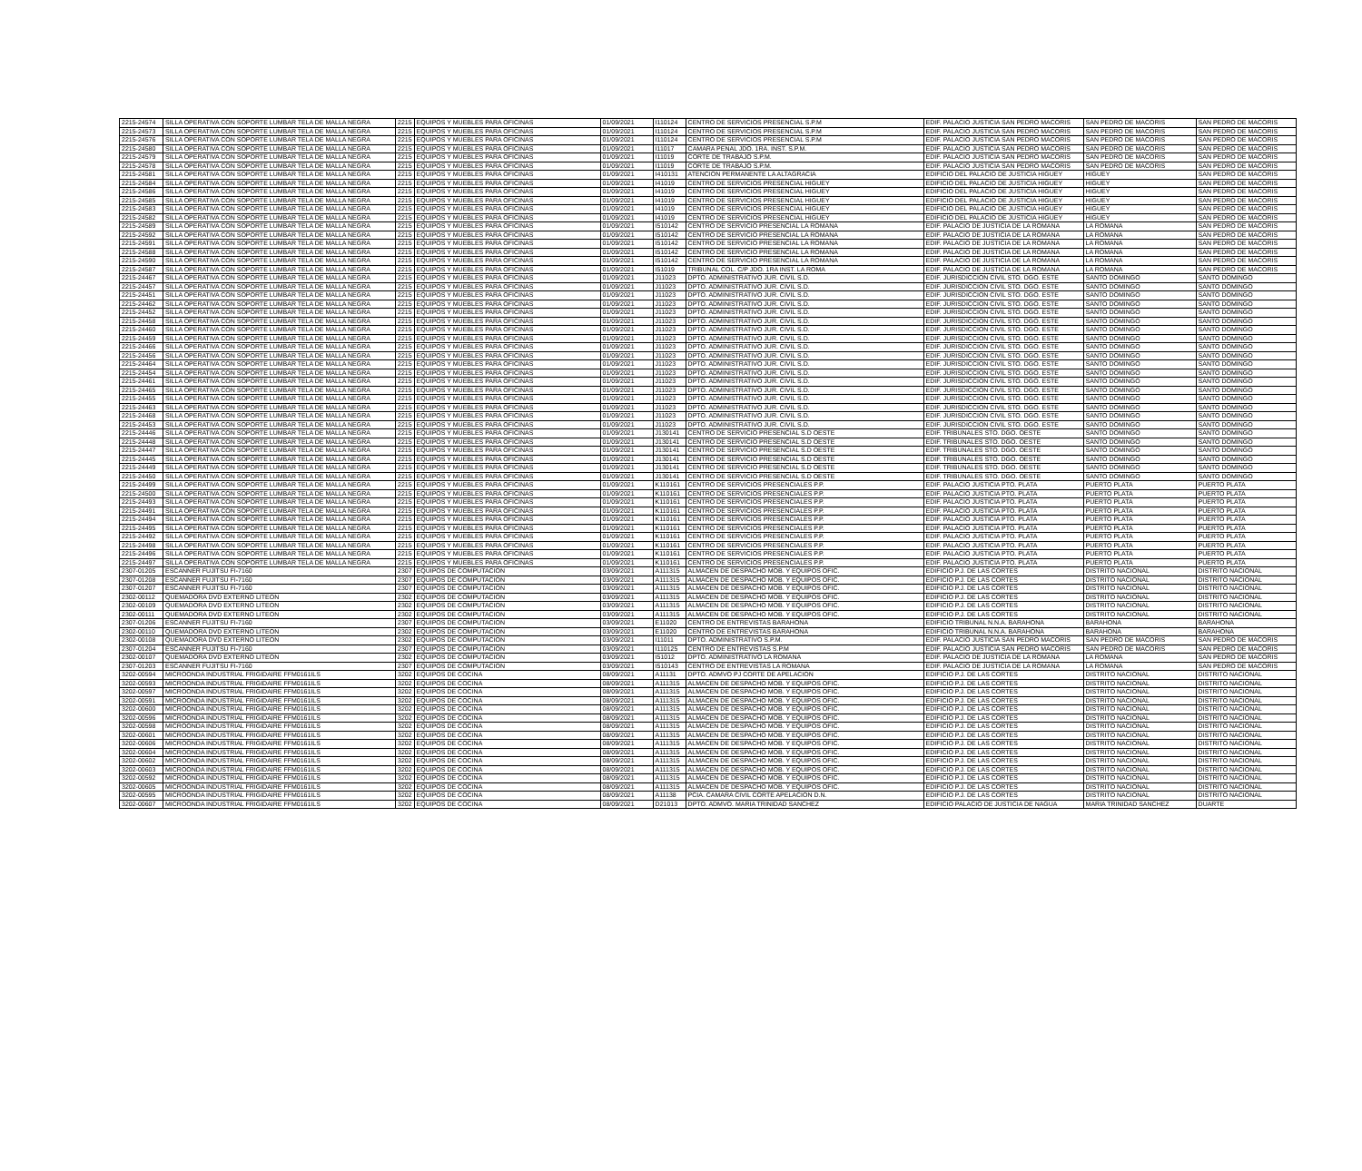| 2215-24574 | SILLA OPERATIVA CON SOPORTE LUMBAR TELA DE MALLA NEGRA | 2215 | EQUIPOS Y MUEBLES PARA OFICINAS | 01/09/2021 | I110124 | CENTRO DE SERVICIOS PRESENCIAL S.P.M | EDIF. PALACIO JUSTICIA SAN PEDRO MACORIS | SAN PEDRO DE MACORIS | SAN PEDRO DE MACORIS |
| 2215-24573 | SILLA OPERATIVA CON SOPORTE LUMBAR TELA DE MALLA NEGRA | 2215 | EQUIPOS Y MUEBLES PARA OFICINAS | 01/09/2021 | I110124 | CENTRO DE SERVICIOS PRESENCIAL S.P.M | EDIF. PALACIO JUSTICIA SAN PEDRO MACORIS | SAN PEDRO DE MACORIS | SAN PEDRO DE MACORIS |
| 2215-24576 | SILLA OPERATIVA CON SOPORTE LUMBAR TELA DE MALLA NEGRA | 2215 | EQUIPOS Y MUEBLES PARA OFICINAS | 01/09/2021 | I110124 | CENTRO DE SERVICIOS PRESENCIAL S.P.M | EDIF. PALACIO JUSTICIA SAN PEDRO MACORIS | SAN PEDRO DE MACORIS | SAN PEDRO DE MACORIS |
| 2215-24580 | SILLA OPERATIVA CON SOPORTE LUMBAR TELA DE MALLA NEGRA | 2215 | EQUIPOS Y MUEBLES PARA OFICINAS | 01/09/2021 | I11017 | CAMARA PENAL JDO. 1RA. INST. S.P.M. | EDIF. PALACIO JUSTICIA SAN PEDRO MACORIS | SAN PEDRO DE MACORIS | SAN PEDRO DE MACORIS |
| 2215-24579 | SILLA OPERATIVA CON SOPORTE LUMBAR TELA DE MALLA NEGRA | 2215 | EQUIPOS Y MUEBLES PARA OFICINAS | 01/09/2021 | I11019 | CORTE DE TRABAJO S.P.M. | EDIF. PALACIO JUSTICIA SAN PEDRO MACORIS | SAN PEDRO DE MACORIS | SAN PEDRO DE MACORIS |
| 2215-24578 | SILLA OPERATIVA CON SOPORTE LUMBAR TELA DE MALLA NEGRA | 2215 | EQUIPOS Y MUEBLES PARA OFICINAS | 01/09/2021 | I11019 | CORTE DE TRABAJO S.P.M. | EDIF. PALACIO JUSTICIA SAN PEDRO MACORIS | SAN PEDRO DE MACORIS | SAN PEDRO DE MACORIS |
| 2215-24581 | SILLA OPERATIVA CON SOPORTE LUMBAR TELA DE MALLA NEGRA | 2215 | EQUIPOS Y MUEBLES PARA OFICINAS | 01/09/2021 | I410131 | ATENCION PERMANENTE LA ALTAGRACIA | EDIFICIO DEL PALACIO DE JUSTICIA HIGUEY | HIGUEY | SAN PEDRO DE MACORIS |
| 2215-24584 | SILLA OPERATIVA CON SOPORTE LUMBAR TELA DE MALLA NEGRA | 2215 | EQUIPOS Y MUEBLES PARA OFICINAS | 01/09/2021 | I41019 | CENTRO DE SERVICIOS PRESENCIAL HIGUEY | EDIFICIO DEL PALACIO DE JUSTICIA HIGUEY | HIGUEY | SAN PEDRO DE MACORIS |
| 2215-24586 | SILLA OPERATIVA CON SOPORTE LUMBAR TELA DE MALLA NEGRA | 2215 | EQUIPOS Y MUEBLES PARA OFICINAS | 01/09/2021 | I41019 | CENTRO DE SERVICIOS PRESENCIAL HIGUEY | EDIFICIO DEL PALACIO DE JUSTICIA HIGUEY | HIGUEY | SAN PEDRO DE MACORIS |
| 2215-24585 | SILLA OPERATIVA CON SOPORTE LUMBAR TELA DE MALLA NEGRA | 2215 | EQUIPOS Y MUEBLES PARA OFICINAS | 01/09/2021 | I41019 | CENTRO DE SERVICIOS PRESENCIAL HIGUEY | EDIFICIO DEL PALACIO DE JUSTICIA HIGUEY | HIGUEY | SAN PEDRO DE MACORIS |
| 2215-24583 | SILLA OPERATIVA CON SOPORTE LUMBAR TELA DE MALLA NEGRA | 2215 | EQUIPOS Y MUEBLES PARA OFICINAS | 01/09/2021 | I41019 | CENTRO DE SERVICIOS PRESENCIAL HIGUEY | EDIFICIO DEL PALACIO DE JUSTICIA HIGUEY | HIGUEY | SAN PEDRO DE MACORIS |
| 2215-24582 | SILLA OPERATIVA CON SOPORTE LUMBAR TELA DE MALLA NEGRA | 2215 | EQUIPOS Y MUEBLES PARA OFICINAS | 01/09/2021 | I41019 | CENTRO DE SERVICIOS PRESENCIAL HIGUEY | EDIFICIO DEL PALACIO DE JUSTICIA HIGUEY | HIGUEY | SAN PEDRO DE MACORIS |
| 2215-24589 | SILLA OPERATIVA CON SOPORTE LUMBAR TELA DE MALLA NEGRA | 2215 | EQUIPOS Y MUEBLES PARA OFICINAS | 01/09/2021 | I510142 | CENTRO DE SERVICIO PRESENCIAL LA ROMANA | EDIF. PALACIO DE JUSTICIA DE LA ROMANA | LA ROMANA | SAN PEDRO DE MACORIS |
| 2215-24592 | SILLA OPERATIVA CON SOPORTE LUMBAR TELA DE MALLA NEGRA | 2215 | EQUIPOS Y MUEBLES PARA OFICINAS | 01/09/2021 | I510142 | CENTRO DE SERVICIO PRESENCIAL LA ROMANA | EDIF. PALACIO DE JUSTICIA DE LA ROMANA | LA ROMANA | SAN PEDRO DE MACORIS |
| 2215-24591 | SILLA OPERATIVA CON SOPORTE LUMBAR TELA DE MALLA NEGRA | 2215 | EQUIPOS Y MUEBLES PARA OFICINAS | 01/09/2021 | I510142 | CENTRO DE SERVICIO PRESENCIAL LA ROMANA | EDIF. PALACIO DE JUSTICIA DE LA ROMANA | LA ROMANA | SAN PEDRO DE MACORIS |
| 2215-24588 | SILLA OPERATIVA CON SOPORTE LUMBAR TELA DE MALLA NEGRA | 2215 | EQUIPOS Y MUEBLES PARA OFICINAS | 01/09/2021 | I510142 | CENTRO DE SERVICIO PRESENCIAL LA ROMANA | EDIF. PALACIO DE JUSTICIA DE LA ROMANA | LA ROMANA | SAN PEDRO DE MACORIS |
| 2215-24590 | SILLA OPERATIVA CON SOPORTE LUMBAR TELA DE MALLA NEGRA | 2215 | EQUIPOS Y MUEBLES PARA OFICINAS | 01/09/2021 | I510142 | CENTRO DE SERVICIO PRESENCIAL LA ROMANA | EDIF. PALACIO DE JUSTICIA DE LA ROMANA | LA ROMANA | SAN PEDRO DE MACORIS |
| 2215-24587 | SILLA OPERATIVA CON SOPORTE LUMBAR TELA DE MALLA NEGRA | 2215 | EQUIPOS Y MUEBLES PARA OFICINAS | 01/09/2021 | I51019 | TRIBUNAL COL. C/P JDO. 1RA INST. LA ROMA | EDIF. PALACIO DE JUSTICIA DE LA ROMANA | LA ROMANA | SAN PEDRO DE MACORIS |
| 2215-24467 | SILLA OPERATIVA CON SOPORTE LUMBAR TELA DE MALLA NEGRA | 2215 | EQUIPOS Y MUEBLES PARA OFICINAS | 01/09/2021 | J11023 | DPTO. ADMINISTRATIVO JUR. CIVIL S.D. | EDIF. JURISDICCION CIVIL STO. DGO. ESTE | SANTO DOMINGO | SANTO DOMINGO |
| 2215-24457 | SILLA OPERATIVA CON SOPORTE LUMBAR TELA DE MALLA NEGRA | 2215 | EQUIPOS Y MUEBLES PARA OFICINAS | 01/09/2021 | J11023 | DPTO. ADMINISTRATIVO JUR. CIVIL S.D. | EDIF. JURISDICCION CIVIL STO. DGO. ESTE | SANTO DOMINGO | SANTO DOMINGO |
| 2215-24451 | SILLA OPERATIVA CON SOPORTE LUMBAR TELA DE MALLA NEGRA | 2215 | EQUIPOS Y MUEBLES PARA OFICINAS | 01/09/2021 | J11023 | DPTO. ADMINISTRATIVO JUR. CIVIL S.D. | EDIF. JURISDICCION CIVIL STO. DGO. ESTE | SANTO DOMINGO | SANTO DOMINGO |
| 2215-24462 | SILLA OPERATIVA CON SOPORTE LUMBAR TELA DE MALLA NEGRA | 2215 | EQUIPOS Y MUEBLES PARA OFICINAS | 01/09/2021 | J11023 | DPTO. ADMINISTRATIVO JUR. CIVIL S.D. | EDIF. JURISDICCION CIVIL STO. DGO. ESTE | SANTO DOMINGO | SANTO DOMINGO |
| 2215-24452 | SILLA OPERATIVA CON SOPORTE LUMBAR TELA DE MALLA NEGRA | 2215 | EQUIPOS Y MUEBLES PARA OFICINAS | 01/09/2021 | J11023 | DPTO. ADMINISTRATIVO JUR. CIVIL S.D. | EDIF. JURISDICCION CIVIL STO. DGO. ESTE | SANTO DOMINGO | SANTO DOMINGO |
| 2215-24458 | SILLA OPERATIVA CON SOPORTE LUMBAR TELA DE MALLA NEGRA | 2215 | EQUIPOS Y MUEBLES PARA OFICINAS | 01/09/2021 | J11023 | DPTO. ADMINISTRATIVO JUR. CIVIL S.D. | EDIF. JURISDICCION CIVIL STO. DGO. ESTE | SANTO DOMINGO | SANTO DOMINGO |
| 2215-24460 | SILLA OPERATIVA CON SOPORTE LUMBAR TELA DE MALLA NEGRA | 2215 | EQUIPOS Y MUEBLES PARA OFICINAS | 01/09/2021 | J11023 | DPTO. ADMINISTRATIVO JUR. CIVIL S.D. | EDIF. JURISDICCION CIVIL STO. DGO. ESTE | SANTO DOMINGO | SANTO DOMINGO |
| 2215-24459 | SILLA OPERATIVA CON SOPORTE LUMBAR TELA DE MALLA NEGRA | 2215 | EQUIPOS Y MUEBLES PARA OFICINAS | 01/09/2021 | J11023 | DPTO. ADMINISTRATIVO JUR. CIVIL S.D. | EDIF. JURISDICCION CIVIL STO. DGO. ESTE | SANTO DOMINGO | SANTO DOMINGO |
| 2215-24466 | SILLA OPERATIVA CON SOPORTE LUMBAR TELA DE MALLA NEGRA | 2215 | EQUIPOS Y MUEBLES PARA OFICINAS | 01/09/2021 | J11023 | DPTO. ADMINISTRATIVO JUR. CIVIL S.D. | EDIF. JURISDICCION CIVIL STO. DGO. ESTE | SANTO DOMINGO | SANTO DOMINGO |
| 2215-24456 | SILLA OPERATIVA CON SOPORTE LUMBAR TELA DE MALLA NEGRA | 2215 | EQUIPOS Y MUEBLES PARA OFICINAS | 01/09/2021 | J11023 | DPTO. ADMINISTRATIVO JUR. CIVIL S.D. | EDIF. JURISDICCION CIVIL STO. DGO. ESTE | SANTO DOMINGO | SANTO DOMINGO |
| 2215-24464 | SILLA OPERATIVA CON SOPORTE LUMBAR TELA DE MALLA NEGRA | 2215 | EQUIPOS Y MUEBLES PARA OFICINAS | 01/09/2021 | J11023 | DPTO. ADMINISTRATIVO JUR. CIVIL S.D. | EDIF. JURISDICCION CIVIL STO. DGO. ESTE | SANTO DOMINGO | SANTO DOMINGO |
| 2215-24454 | SILLA OPERATIVA CON SOPORTE LUMBAR TELA DE MALLA NEGRA | 2215 | EQUIPOS Y MUEBLES PARA OFICINAS | 01/09/2021 | J11023 | DPTO. ADMINISTRATIVO JUR. CIVIL S.D. | EDIF. JURISDICCION CIVIL STO. DGO. ESTE | SANTO DOMINGO | SANTO DOMINGO |
| 2215-24461 | SILLA OPERATIVA CON SOPORTE LUMBAR TELA DE MALLA NEGRA | 2215 | EQUIPOS Y MUEBLES PARA OFICINAS | 01/09/2021 | J11023 | DPTO. ADMINISTRATIVO JUR. CIVIL S.D. | EDIF. JURISDICCION CIVIL STO. DGO. ESTE | SANTO DOMINGO | SANTO DOMINGO |
| 2215-24465 | SILLA OPERATIVA CON SOPORTE LUMBAR TELA DE MALLA NEGRA | 2215 | EQUIPOS Y MUEBLES PARA OFICINAS | 01/09/2021 | J11023 | DPTO. ADMINISTRATIVO JUR. CIVIL S.D. | EDIF. JURISDICCION CIVIL STO. DGO. ESTE | SANTO DOMINGO | SANTO DOMINGO |
| 2215-24455 | SILLA OPERATIVA CON SOPORTE LUMBAR TELA DE MALLA NEGRA | 2215 | EQUIPOS Y MUEBLES PARA OFICINAS | 01/09/2021 | J11023 | DPTO. ADMINISTRATIVO JUR. CIVIL S.D. | EDIF. JURISDICCION CIVIL STO. DGO. ESTE | SANTO DOMINGO | SANTO DOMINGO |
| 2215-24463 | SILLA OPERATIVA CON SOPORTE LUMBAR TELA DE MALLA NEGRA | 2215 | EQUIPOS Y MUEBLES PARA OFICINAS | 01/09/2021 | J11023 | DPTO. ADMINISTRATIVO JUR. CIVIL S.D. | EDIF. JURISDICCION CIVIL STO. DGO. ESTE | SANTO DOMINGO | SANTO DOMINGO |
| 2215-24468 | SILLA OPERATIVA CON SOPORTE LUMBAR TELA DE MALLA NEGRA | 2215 | EQUIPOS Y MUEBLES PARA OFICINAS | 01/09/2021 | J11023 | DPTO. ADMINISTRATIVO JUR. CIVIL S.D. | EDIF. JURISDICCION CIVIL STO. DGO. ESTE | SANTO DOMINGO | SANTO DOMINGO |
| 2215-24453 | SILLA OPERATIVA CON SOPORTE LUMBAR TELA DE MALLA NEGRA | 2215 | EQUIPOS Y MUEBLES PARA OFICINAS | 01/09/2021 | J11023 | DPTO. ADMINISTRATIVO JUR. CIVIL S.D. | EDIF. JURISDICCION CIVIL STO. DGO. ESTE | SANTO DOMINGO | SANTO DOMINGO |
| 2215-24446 | SILLA OPERATIVA CON SOPORTE LUMBAR TELA DE MALLA NEGRA | 2215 | EQUIPOS Y MUEBLES PARA OFICINAS | 01/09/2021 | J130141 | CENTRO DE SERVICIO PRESENCIAL S.D OESTE | EDIF. TRIBUNALES STO. DGO. OESTE | SANTO DOMINGO | SANTO DOMINGO |
| 2215-24448 | SILLA OPERATIVA CON SOPORTE LUMBAR TELA DE MALLA NEGRA | 2215 | EQUIPOS Y MUEBLES PARA OFICINAS | 01/09/2021 | J130141 | CENTRO DE SERVICIO PRESENCIAL S.D OESTE | EDIF. TRIBUNALES STO. DGO. OESTE | SANTO DOMINGO | SANTO DOMINGO |
| 2215-24447 | SILLA OPERATIVA CON SOPORTE LUMBAR TELA DE MALLA NEGRA | 2215 | EQUIPOS Y MUEBLES PARA OFICINAS | 01/09/2021 | J130141 | CENTRO DE SERVICIO PRESENCIAL S.D OESTE | EDIF. TRIBUNALES STO. DGO. OESTE | SANTO DOMINGO | SANTO DOMINGO |
| 2215-24445 | SILLA OPERATIVA CON SOPORTE LUMBAR TELA DE MALLA NEGRA | 2215 | EQUIPOS Y MUEBLES PARA OFICINAS | 01/09/2021 | J130141 | CENTRO DE SERVICIO PRESENCIAL S.D OESTE | EDIF. TRIBUNALES STO. DGO. OESTE | SANTO DOMINGO | SANTO DOMINGO |
| 2215-24449 | SILLA OPERATIVA CON SOPORTE LUMBAR TELA DE MALLA NEGRA | 2215 | EQUIPOS Y MUEBLES PARA OFICINAS | 01/09/2021 | J130141 | CENTRO DE SERVICIO PRESENCIAL S.D OESTE | EDIF. TRIBUNALES STO. DGO. OESTE | SANTO DOMINGO | SANTO DOMINGO |
| 2215-24450 | SILLA OPERATIVA CON SOPORTE LUMBAR TELA DE MALLA NEGRA | 2215 | EQUIPOS Y MUEBLES PARA OFICINAS | 01/09/2021 | J130141 | CENTRO DE SERVICIO PRESENCIAL S.D OESTE | EDIF. TRIBUNALES STO. DGO. OESTE | SANTO DOMINGO | SANTO DOMINGO |
| 2215-24499 | SILLA OPERATIVA CON SOPORTE LUMBAR TELA DE MALLA NEGRA | 2215 | EQUIPOS Y MUEBLES PARA OFICINAS | 01/09/2021 | K110161 | CENTRO DE SERVICIOS PRESENCIALES P.P. | EDIF. PALACIO JUSTICIA PTO. PLATA | PUERTO PLATA | PUERTO PLATA |
| 2215-24500 | SILLA OPERATIVA CON SOPORTE LUMBAR TELA DE MALLA NEGRA | 2215 | EQUIPOS Y MUEBLES PARA OFICINAS | 01/09/2021 | K110161 | CENTRO DE SERVICIOS PRESENCIALES P.P. | EDIF. PALACIO JUSTICIA PTO. PLATA | PUERTO PLATA | PUERTO PLATA |
| 2215-24493 | SILLA OPERATIVA CON SOPORTE LUMBAR TELA DE MALLA NEGRA | 2215 | EQUIPOS Y MUEBLES PARA OFICINAS | 01/09/2021 | K110161 | CENTRO DE SERVICIOS PRESENCIALES P.P. | EDIF. PALACIO JUSTICIA PTO. PLATA | PUERTO PLATA | PUERTO PLATA |
| 2215-24491 | SILLA OPERATIVA CON SOPORTE LUMBAR TELA DE MALLA NEGRA | 2215 | EQUIPOS Y MUEBLES PARA OFICINAS | 01/09/2021 | K110161 | CENTRO DE SERVICIOS PRESENCIALES P.P. | EDIF. PALACIO JUSTICIA PTO. PLATA | PUERTO PLATA | PUERTO PLATA |
| 2215-24494 | SILLA OPERATIVA CON SOPORTE LUMBAR TELA DE MALLA NEGRA | 2215 | EQUIPOS Y MUEBLES PARA OFICINAS | 01/09/2021 | K110161 | CENTRO DE SERVICIOS PRESENCIALES P.P. | EDIF. PALACIO JUSTICIA PTO. PLATA | PUERTO PLATA | PUERTO PLATA |
| 2215-24495 | SILLA OPERATIVA CON SOPORTE LUMBAR TELA DE MALLA NEGRA | 2215 | EQUIPOS Y MUEBLES PARA OFICINAS | 01/09/2021 | K110161 | CENTRO DE SERVICIOS PRESENCIALES P.P. | EDIF. PALACIO JUSTICIA PTO. PLATA | PUERTO PLATA | PUERTO PLATA |
| 2215-24492 | SILLA OPERATIVA CON SOPORTE LUMBAR TELA DE MALLA NEGRA | 2215 | EQUIPOS Y MUEBLES PARA OFICINAS | 01/09/2021 | K110161 | CENTRO DE SERVICIOS PRESENCIALES P.P. | EDIF. PALACIO JUSTICIA PTO. PLATA | PUERTO PLATA | PUERTO PLATA |
| 2215-24498 | SILLA OPERATIVA CON SOPORTE LUMBAR TELA DE MALLA NEGRA | 2215 | EQUIPOS Y MUEBLES PARA OFICINAS | 01/09/2021 | K110161 | CENTRO DE SERVICIOS PRESENCIALES P.P. | EDIF. PALACIO JUSTICIA PTO. PLATA | PUERTO PLATA | PUERTO PLATA |
| 2215-24496 | SILLA OPERATIVA CON SOPORTE LUMBAR TELA DE MALLA NEGRA | 2215 | EQUIPOS Y MUEBLES PARA OFICINAS | 01/09/2021 | K110161 | CENTRO DE SERVICIOS PRESENCIALES P.P. | EDIF. PALACIO JUSTICIA PTO. PLATA | PUERTO PLATA | PUERTO PLATA |
| 2215-24497 | SILLA OPERATIVA CON SOPORTE LUMBAR TELA DE MALLA NEGRA | 2215 | EQUIPOS Y MUEBLES PARA OFICINAS | 01/09/2021 | K110161 | CENTRO DE SERVICIOS PRESENCIALES P.P. | EDIF. PALACIO JUSTICIA PTO. PLATA | PUERTO PLATA | PUERTO PLATA |
| 2307-01205 | ESCANNER FUJITSU FI-7160 | 2307 | EQUIPOS DE COMPUTACION | 03/09/2021 | A111315 | ALMACEN DE DESPACHO MOB. Y EQUIPOS OFIC. | EDIFICIO P.J. DE LAS CORTES | DISTRITO NACIONAL | DISTRITO NACIONAL |
| 2307-01208 | ESCANNER FUJITSU FI-7160 | 2307 | EQUIPOS DE COMPUTACION | 03/09/2021 | A111315 | ALMACEN DE DESPACHO MOB. Y EQUIPOS OFIC. | EDIFICIO P.J. DE LAS CORTES | DISTRITO NACIONAL | DISTRITO NACIONAL |
| 2307-01207 | ESCANNER FUJITSU FI-7160 | 2307 | EQUIPOS DE COMPUTACION | 03/09/2021 | A111315 | ALMACEN DE DESPACHO MOB. Y EQUIPOS OFIC. | EDIFICIO P.J. DE LAS CORTES | DISTRITO NACIONAL | DISTRITO NACIONAL |
| 2302-00112 | QUEMADORA DVD EXTERNO LITEON | 2302 | EQUIPOS DE COMPUTACION | 03/09/2021 | A111315 | ALMACEN DE DESPACHO MOB. Y EQUIPOS OFIC. | EDIFICIO P.J. DE LAS CORTES | DISTRITO NACIONAL | DISTRITO NACIONAL |
| 2302-00109 | QUEMADORA DVD EXTERNO LITEON | 2302 | EQUIPOS DE COMPUTACION | 03/09/2021 | A111315 | ALMACEN DE DESPACHO MOB. Y EQUIPOS OFIC. | EDIFICIO P.J. DE LAS CORTES | DISTRITO NACIONAL | DISTRITO NACIONAL |
| 2302-00111 | QUEMADORA DVD EXTERNO LITEON | 2302 | EQUIPOS DE COMPUTACION | 03/09/2021 | A111315 | ALMACEN DE DESPACHO MOB. Y EQUIPOS OFIC. | EDIFICIO P.J. DE LAS CORTES | DISTRITO NACIONAL | DISTRITO NACIONAL |
| 2307-01206 | ESCANNER FUJITSU FI-7160 | 2307 | EQUIPOS DE COMPUTACION | 03/09/2021 | E11020 | CENTRO DE ENTREVISTAS BARAHONA | EDIFICIO TRIBUNAL N.N.A. BARAHONA | BARAHONA | BARAHONA |
| 2302-00110 | QUEMADORA DVD EXTERNO LITEON | 2302 | EQUIPOS DE COMPUTACION | 03/09/2021 | E11020 | CENTRO DE ENTREVISTAS BARAHONA | EDIFICIO TRIBUNAL N.N.A. BARAHONA | BARAHONA | BARAHONA |
| 2302-00108 | QUEMADORA DVD EXTERNO LITEON | 2302 | EQUIPOS DE COMPUTACION | 03/09/2021 | I11011 | DPTO. ADMINISTRATIVO S.P.M. | EDIF. PALACIO JUSTICIA SAN PEDRO MACORIS | SAN PEDRO DE MACORIS | SAN PEDRO DE MACORIS |
| 2307-01204 | ESCANNER FUJITSU FI-7160 | 2307 | EQUIPOS DE COMPUTACION | 03/09/2021 | I110125 | CENTRO DE ENTREVISTAS S.P.M | EDIF. PALACIO JUSTICIA SAN PEDRO MACORIS | SAN PEDRO DE MACORIS | SAN PEDRO DE MACORIS |
| 2302-00107 | QUEMADORA DVD EXTERNO LITEON | 2302 | EQUIPOS DE COMPUTACION | 03/09/2021 | I51012 | DPTO. ADMINISTRATIVO LA ROMANA | EDIF. PALACIO DE JUSTICIA DE LA ROMANA | LA ROMANA | SAN PEDRO DE MACORIS |
| 2307-01203 | ESCANNER FUJITSU FI-7160 | 2307 | EQUIPOS DE COMPUTACION | 03/09/2021 | I510143 | CENTRO DE ENTREVISTAS LA ROMANA | EDIF. PALACIO DE JUSTICIA DE LA ROMANA | LA ROMANA | SAN PEDRO DE MACORIS |
| 3202-00594 | MICROONDA INDUSTRIAL FRIGIDAIRE FFM0161ILS | 3202 | EQUIPOS DE COCINA | 08/09/2021 | A11131 | DPTO. ADMVO PJ CORTE DE APELACION | EDIFICIO P.J. DE LAS CORTES | DISTRITO NACIONAL | DISTRITO NACIONAL |
| 3202-00593 | MICROONDA INDUSTRIAL FRIGIDAIRE FFM0161ILS | 3202 | EQUIPOS DE COCINA | 08/09/2021 | A111315 | ALMACEN DE DESPACHO MOB. Y EQUIPOS OFIC. | EDIFICIO P.J. DE LAS CORTES | DISTRITO NACIONAL | DISTRITO NACIONAL |
| 3202-00597 | MICROONDA INDUSTRIAL FRIGIDAIRE FFM0161ILS | 3202 | EQUIPOS DE COCINA | 08/09/2021 | A111315 | ALMACEN DE DESPACHO MOB. Y EQUIPOS OFIC. | EDIFICIO P.J. DE LAS CORTES | DISTRITO NACIONAL | DISTRITO NACIONAL |
| 3202-00591 | MICROONDA INDUSTRIAL FRIGIDAIRE FFM0161ILS | 3202 | EQUIPOS DE COCINA | 08/09/2021 | A111315 | ALMACEN DE DESPACHO MOB. Y EQUIPOS OFIC. | EDIFICIO P.J. DE LAS CORTES | DISTRITO NACIONAL | DISTRITO NACIONAL |
| 3202-00600 | MICROONDA INDUSTRIAL FRIGIDAIRE FFM0161ILS | 3202 | EQUIPOS DE COCINA | 08/09/2021 | A111315 | ALMACEN DE DESPACHO MOB. Y EQUIPOS OFIC. | EDIFICIO P.J. DE LAS CORTES | DISTRITO NACIONAL | DISTRITO NACIONAL |
| 3202-00596 | MICROONDA INDUSTRIAL FRIGIDAIRE FFM0161ILS | 3202 | EQUIPOS DE COCINA | 08/09/2021 | A111315 | ALMACEN DE DESPACHO MOB. Y EQUIPOS OFIC. | EDIFICIO P.J. DE LAS CORTES | DISTRITO NACIONAL | DISTRITO NACIONAL |
| 3202-00598 | MICROONDA INDUSTRIAL FRIGIDAIRE FFM0161ILS | 3202 | EQUIPOS DE COCINA | 08/09/2021 | A111315 | ALMACEN DE DESPACHO MOB. Y EQUIPOS OFIC. | EDIFICIO P.J. DE LAS CORTES | DISTRITO NACIONAL | DISTRITO NACIONAL |
| 3202-00601 | MICROONDA INDUSTRIAL FRIGIDAIRE FFM0161ILS | 3202 | EQUIPOS DE COCINA | 08/09/2021 | A111315 | ALMACEN DE DESPACHO MOB. Y EQUIPOS OFIC. | EDIFICIO P.J. DE LAS CORTES | DISTRITO NACIONAL | DISTRITO NACIONAL |
| 3202-00606 | MICROONDA INDUSTRIAL FRIGIDAIRE FFM0161ILS | 3202 | EQUIPOS DE COCINA | 08/09/2021 | A111315 | ALMACEN DE DESPACHO MOB. Y EQUIPOS OFIC. | EDIFICIO P.J. DE LAS CORTES | DISTRITO NACIONAL | DISTRITO NACIONAL |
| 3202-00604 | MICROONDA INDUSTRIAL FRIGIDAIRE FFM0161ILS | 3202 | EQUIPOS DE COCINA | 08/09/2021 | A111315 | ALMACEN DE DESPACHO MOB. Y EQUIPOS OFIC. | EDIFICIO P.J. DE LAS CORTES | DISTRITO NACIONAL | DISTRITO NACIONAL |
| 3202-00602 | MICROONDA INDUSTRIAL FRIGIDAIRE FFM0161ILS | 3202 | EQUIPOS DE COCINA | 08/09/2021 | A111315 | ALMACEN DE DESPACHO MOB. Y EQUIPOS OFIC. | EDIFICIO P.J. DE LAS CORTES | DISTRITO NACIONAL | DISTRITO NACIONAL |
| 3202-00603 | MICROONDA INDUSTRIAL FRIGIDAIRE FFM0161ILS | 3202 | EQUIPOS DE COCINA | 08/09/2021 | A111315 | ALMACEN DE DESPACHO MOB. Y EQUIPOS OFIC. | EDIFICIO P.J. DE LAS CORTES | DISTRITO NACIONAL | DISTRITO NACIONAL |
| 3202-00592 | MICROONDA INDUSTRIAL FRIGIDAIRE FFM0161ILS | 3202 | EQUIPOS DE COCINA | 08/09/2021 | A111315 | ALMACEN DE DESPACHO MOB. Y EQUIPOS OFIC. | EDIFICIO P.J. DE LAS CORTES | DISTRITO NACIONAL | DISTRITO NACIONAL |
| 3202-00605 | MICROONDA INDUSTRIAL FRIGIDAIRE FFM0161ILS | 3202 | EQUIPOS DE COCINA | 08/09/2021 | A111315 | ALMACEN DE DESPACHO MOB. Y EQUIPOS OFIC. | EDIFICIO P.J. DE LAS CORTES | DISTRITO NACIONAL | DISTRITO NACIONAL |
| 3202-00595 | MICROONDA INDUSTRIAL FRIGIDAIRE FFM0161ILS | 3202 | EQUIPOS DE COCINA | 08/09/2021 | A11138 | PCIA. CAMARA CIVIL CORTE APELACION D.N. | EDIFICIO P.J. DE LAS CORTES | DISTRITO NACIONAL | DISTRITO NACIONAL |
| 3202-00607 | MICROONDA INDUSTRIAL FRIGIDAIRE FFM0161ILS | 3202 | EQUIPOS DE COCINA | 08/09/2021 | D21013 | DPTO. ADMVO. MARIA TRINIDAD SANCHEZ | EDIFICIO PALACIO DE JUSTICIA DE NAGUA | MARIA TRINIDAD SANCHEZ | DUARTE |